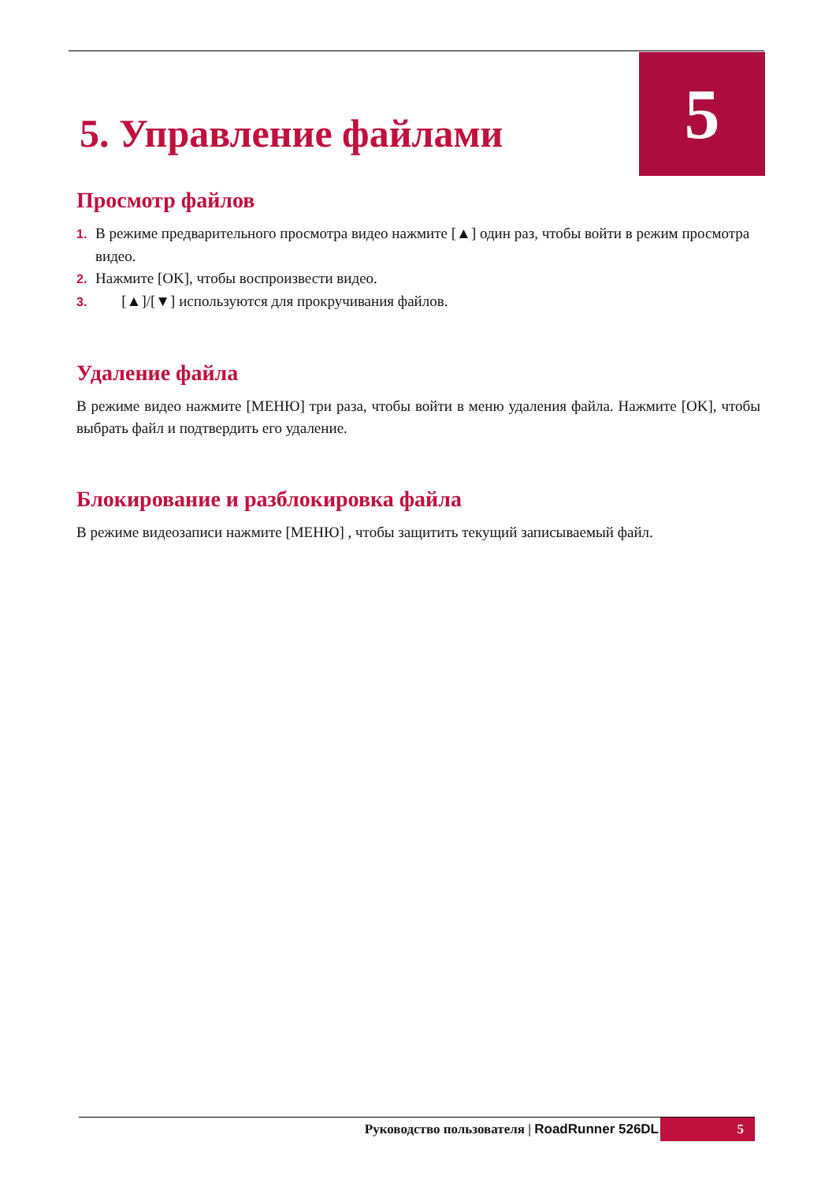5
5. Управление файлами
Просмотр файлов
1. В режиме предварительного просмотра видео нажмите [▲] один раз, чтобы войти в режим просмотра видео.
2. Нажмите [OK], чтобы воспроизвести видео.
3. [▲]/[▼] используются для прокручивания файлов.
Удаление файла
В режиме видео нажмите [МЕНЮ] три раза, чтобы войти в меню удаления файла. Нажмите [OK], чтобы выбрать файл и подтвердить его удаление.
Блокирование и разблокировка файла
В режиме видеозаписи нажмите [МЕНЮ] , чтобы защитить текущий записываемый файл.
Руководство пользователя | RoadRunner 526DL 5